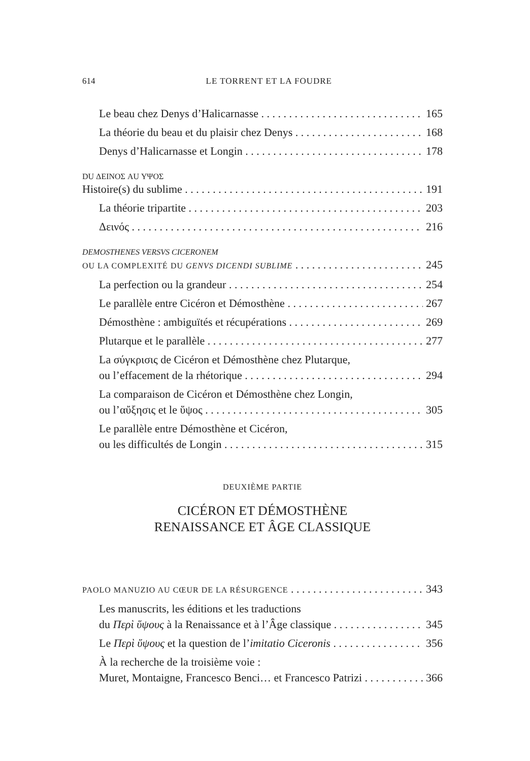614 LE TORRENT ET LA FOUDRE
Le beau chez Denys d’Halicarnasse 165
La théorie du beau et du plaisir chez Denys 168
Denys d’Halicarnasse et Longin 178
DU ΔΕΙΝΟΣ AU ΥΨΟΣ
Histoire(s) du sublime 191
La théorie tripartite 203
Δεινός 216
DEMOSTHENES VERSVS CICERONEM
OU LA COMPLEXITÉ DU GENVS DICENDI SUBLIME 245
La perfection ou la grandeur 254
Le parallèle entre Cicéron et Démosthène 267
Démosthène : ambiguïtés et récupérations 269
Plutarque et le parallèle 277
La σύγκρισις de Cicéron et Démosthène chez Plutarque,
ou l’effacement de la rhétorique 294
La comparaison de Cicéron et Démosthène chez Longin,
ou l’αὔξησις et le ὕψος 305
Le parallèle entre Démosthène et Cicéron,
ou les difficultés de Longin 315
DEUXIÈME PARTIE
CICÉRON ET DÉMOSTHÈNE
RENAISSANCE ET ÂGE CLASSIQUE
PAOLO MANUZIO AU CŒUR DE LA RÉSURGENCE 343
Les manuscrits, les éditions et les traductions
du Περὶ ὕψους à la Renaissance et à l’Âge classique 345
Le Περὶ ὕψους et la question de l’imitatio Ciceronis 356
À la recherche de la troisième voie :
Muret, Montaigne, Francesco Benci… et Francesco Patrizi 366